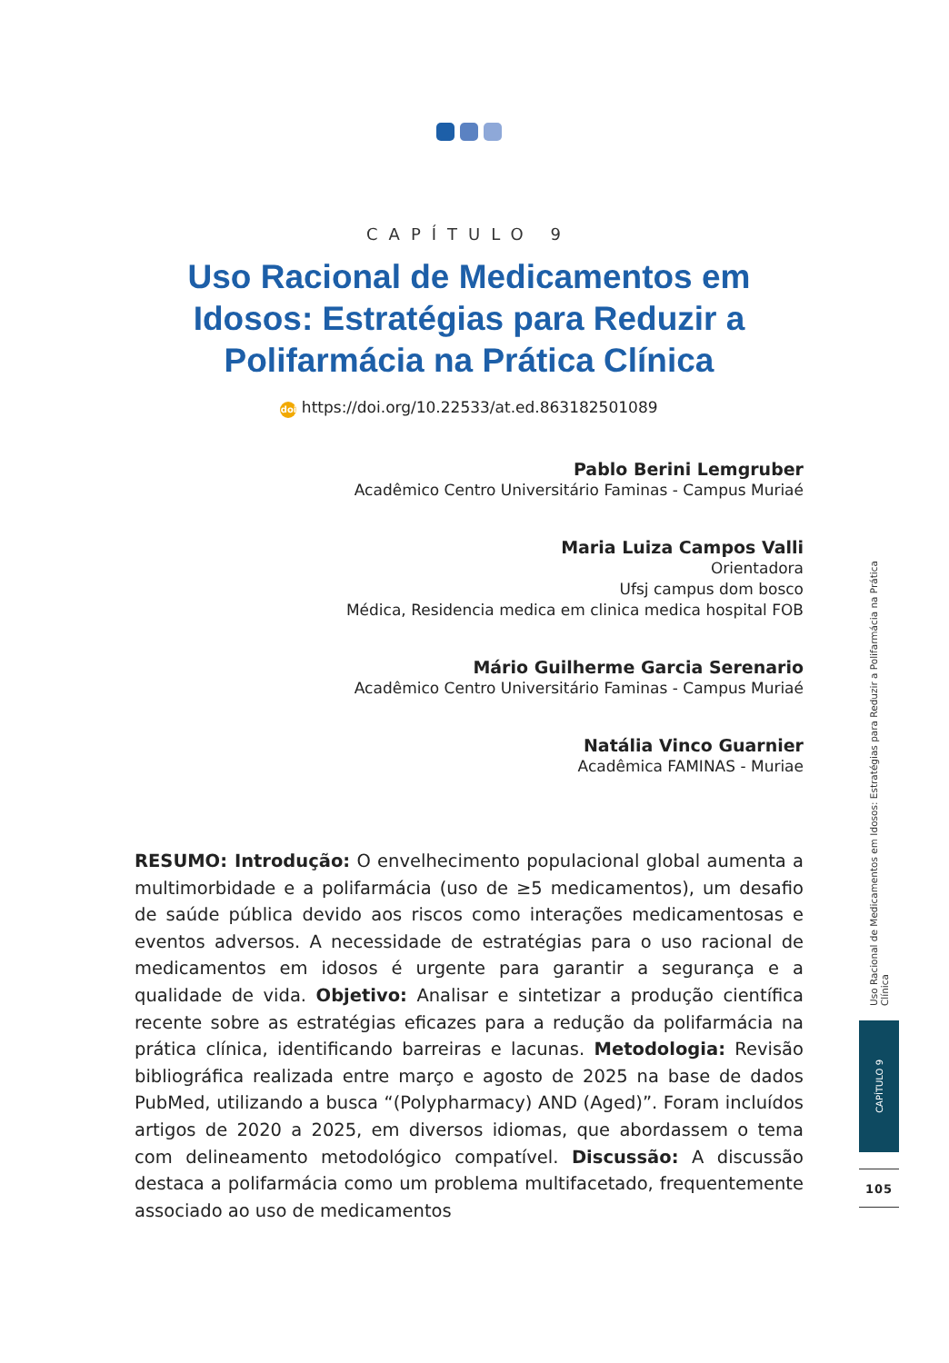CAPÍTULO 9
Uso Racional de Medicamentos em Idosos: Estratégias para Reduzir a Polifarmácia na Prática Clínica
doi https://doi.org/10.22533/at.ed.863182501089
Pablo Berini Lemgruber
Acadêmico Centro Universitário Faminas - Campus Muriaé
Maria Luiza Campos Valli
Orientadora
Ufsj campus dom bosco
Médica, Residencia medica em clinica medica hospital FOB
Mário Guilherme Garcia Serenario
Acadêmico Centro Universitário Faminas - Campus Muriaé
Natália Vinco Guarnier
Acadêmica FAMINAS - Muriae
RESUMO: Introdução: O envelhecimento populacional global aumenta a multimorbidade e a polifarmácia (uso de ≥5 medicamentos), um desafio de saúde pública devido aos riscos como interações medicamentosas e eventos adversos. A necessidade de estratégias para o uso racional de medicamentos em idosos é urgente para garantir a segurança e a qualidade de vida. Objetivo: Analisar e sintetizar a produção científica recente sobre as estratégias eficazes para a redução da polifarmácia na prática clínica, identificando barreiras e lacunas. Metodologia: Revisão bibliográfica realizada entre março e agosto de 2025 na base de dados PubMed, utilizando a busca “(Polypharmacy) AND (Aged)”. Foram incluídos artigos de 2020 a 2025, em diversos idiomas, que abordassem o tema com delineamento metodológico compatível. Discussão: A discussão destaca a polifarmácia como um problema multifacetado, frequentemente associado ao uso de medicamentos
Uso Racional de Medicamentos em Idosos: Estratégias para Reduzir a Polifarmácia na Prática Clínica
CAPÍTULO 9
105